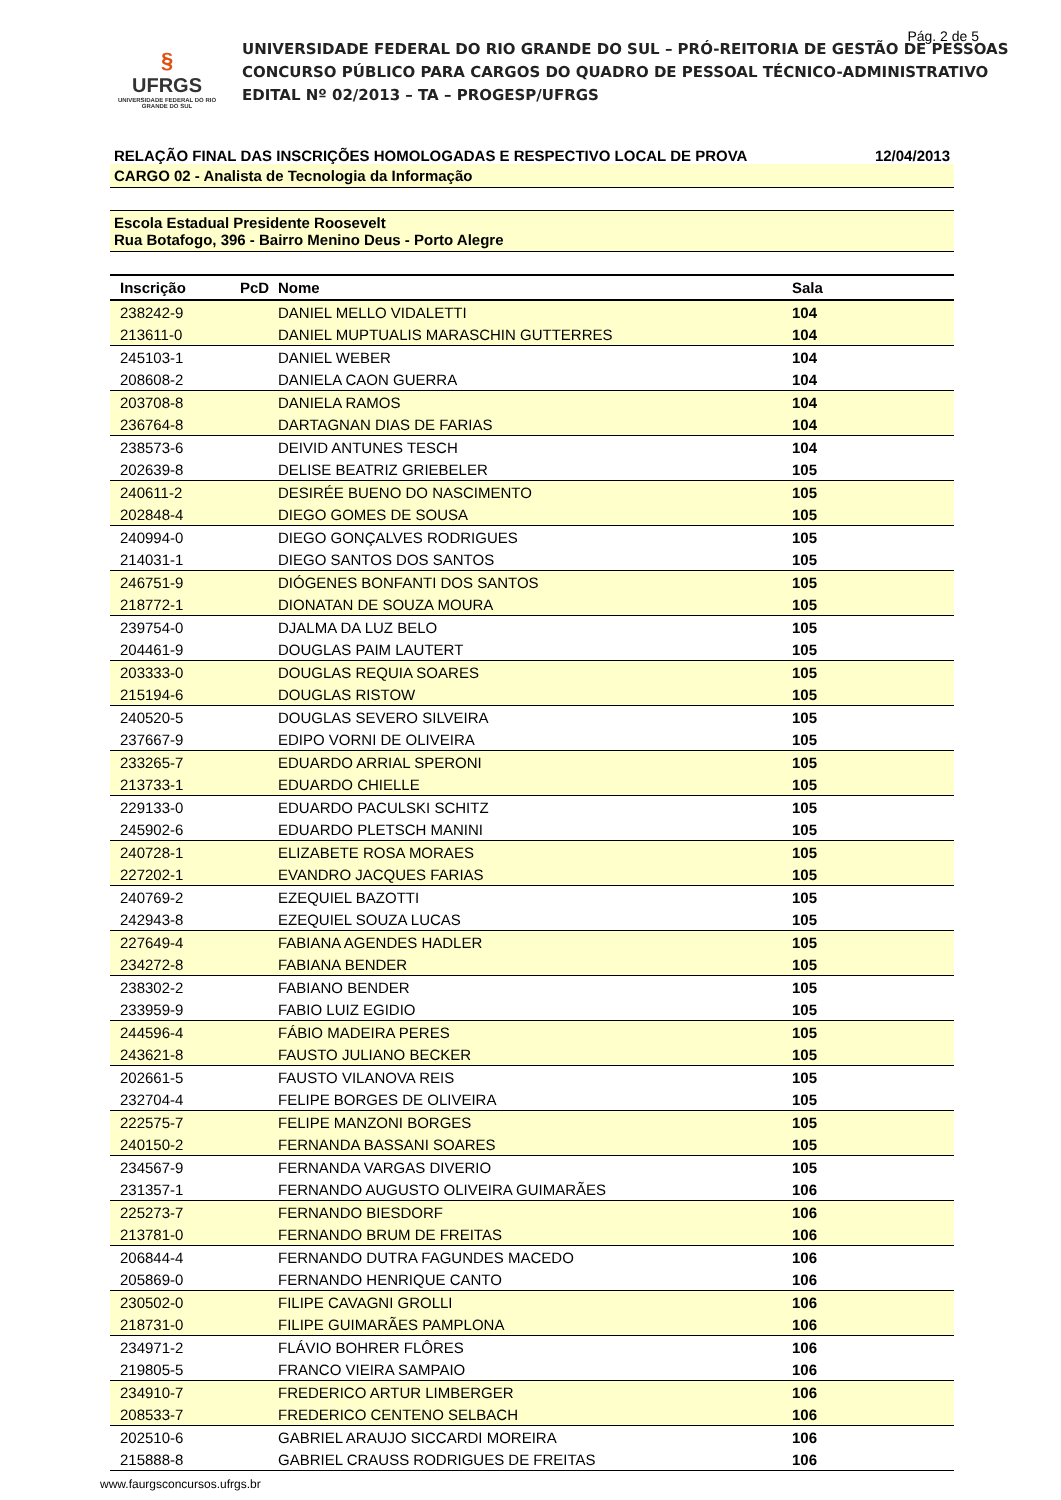Pág. 2 de 5
§
UFRGS
UNIVERSIDADE FEDERAL DO RIO GRANDE DO SUL
UNIVERSIDADE FEDERAL DO RIO GRANDE DO SUL – PRÓ-REITORIA DE GESTÃO DE PESSOAS
CONCURSO PÚBLICO PARA CARGOS DO QUADRO DE PESSOAL TÉCNICO-ADMINISTRATIVO
EDITAL Nº 02/2013 – TA – PROGESP/UFRGS
RELAÇÃO FINAL DAS INSCRIÇÕES HOMOLOGADAS E RESPECTIVO LOCAL DE PROVA 12/04/2013
CARGO 02 - Analista de Tecnologia da Informação
Escola Estadual Presidente Roosevelt
Rua Botafogo, 396 - Bairro Menino Deus - Porto Alegre
| Inscrição | PcD | Nome | Sala |
| --- | --- | --- | --- |
| 238242-9 | | DANIEL MELLO VIDALETTI | 104 |
| 213611-0 | | DANIEL MUPTUALIS MARASCHIN GUTTERRES | 104 |
| 245103-1 | | DANIEL WEBER | 104 |
| 208608-2 | | DANIELA CAON GUERRA | 104 |
| 203708-8 | | DANIELA RAMOS | 104 |
| 236764-8 | | DARTAGNAN DIAS DE FARIAS | 104 |
| 238573-6 | | DEIVID ANTUNES TESCH | 104 |
| 202639-8 | | DELISE BEATRIZ GRIEBELER | 105 |
| 240611-2 | | DESIRÉE BUENO DO NASCIMENTO | 105 |
| 202848-4 | | DIEGO GOMES DE SOUSA | 105 |
| 240994-0 | | DIEGO GONÇALVES RODRIGUES | 105 |
| 214031-1 | | DIEGO SANTOS DOS SANTOS | 105 |
| 246751-9 | | DIÓGENES BONFANTI DOS SANTOS | 105 |
| 218772-1 | | DIONATAN DE SOUZA MOURA | 105 |
| 239754-0 | | DJALMA DA LUZ BELO | 105 |
| 204461-9 | | DOUGLAS PAIM LAUTERT | 105 |
| 203333-0 | | DOUGLAS REQUIA SOARES | 105 |
| 215194-6 | | DOUGLAS RISTOW | 105 |
| 240520-5 | | DOUGLAS SEVERO SILVEIRA | 105 |
| 237667-9 | | EDIPO VORNI DE OLIVEIRA | 105 |
| 233265-7 | | EDUARDO ARRIAL SPERONI | 105 |
| 213733-1 | | EDUARDO CHIELLE | 105 |
| 229133-0 | | EDUARDO PACULSKI SCHITZ | 105 |
| 245902-6 | | EDUARDO PLETSCH MANINI | 105 |
| 240728-1 | | ELIZABETE ROSA MORAES | 105 |
| 227202-1 | | EVANDRO JACQUES FARIAS | 105 |
| 240769-2 | | EZEQUIEL BAZOTTI | 105 |
| 242943-8 | | EZEQUIEL SOUZA LUCAS | 105 |
| 227649-4 | | FABIANA AGENDES HADLER | 105 |
| 234272-8 | | FABIANA BENDER | 105 |
| 238302-2 | | FABIANO BENDER | 105 |
| 233959-9 | | FABIO LUIZ EGIDIO | 105 |
| 244596-4 | | FÁBIO MADEIRA PERES | 105 |
| 243621-8 | | FAUSTO JULIANO BECKER | 105 |
| 202661-5 | | FAUSTO VILANOVA REIS | 105 |
| 232704-4 | | FELIPE BORGES DE OLIVEIRA | 105 |
| 222575-7 | | FELIPE MANZONI BORGES | 105 |
| 240150-2 | | FERNANDA BASSANI SOARES | 105 |
| 234567-9 | | FERNANDA VARGAS DIVERIO | 105 |
| 231357-1 | | FERNANDO AUGUSTO OLIVEIRA GUIMARÃES | 106 |
| 225273-7 | | FERNANDO BIESDORF | 106 |
| 213781-0 | | FERNANDO BRUM DE FREITAS | 106 |
| 206844-4 | | FERNANDO DUTRA FAGUNDES MACEDO | 106 |
| 205869-0 | | FERNANDO HENRIQUE CANTO | 106 |
| 230502-0 | | FILIPE CAVAGNI GROLLI | 106 |
| 218731-0 | | FILIPE GUIMARÃES PAMPLONA | 106 |
| 234971-2 | | FLÁVIO BOHRER FLÔRES | 106 |
| 219805-5 | | FRANCO VIEIRA SAMPAIO | 106 |
| 234910-7 | | FREDERICO ARTUR LIMBERGER | 106 |
| 208533-7 | | FREDERICO CENTENO SELBACH | 106 |
| 202510-6 | | GABRIEL ARAUJO SICCARDI MOREIRA | 106 |
| 215888-8 | | GABRIEL CRAUSS RODRIGUES DE FREITAS | 106 |
www.faurgsconcursos.ufrgs.br